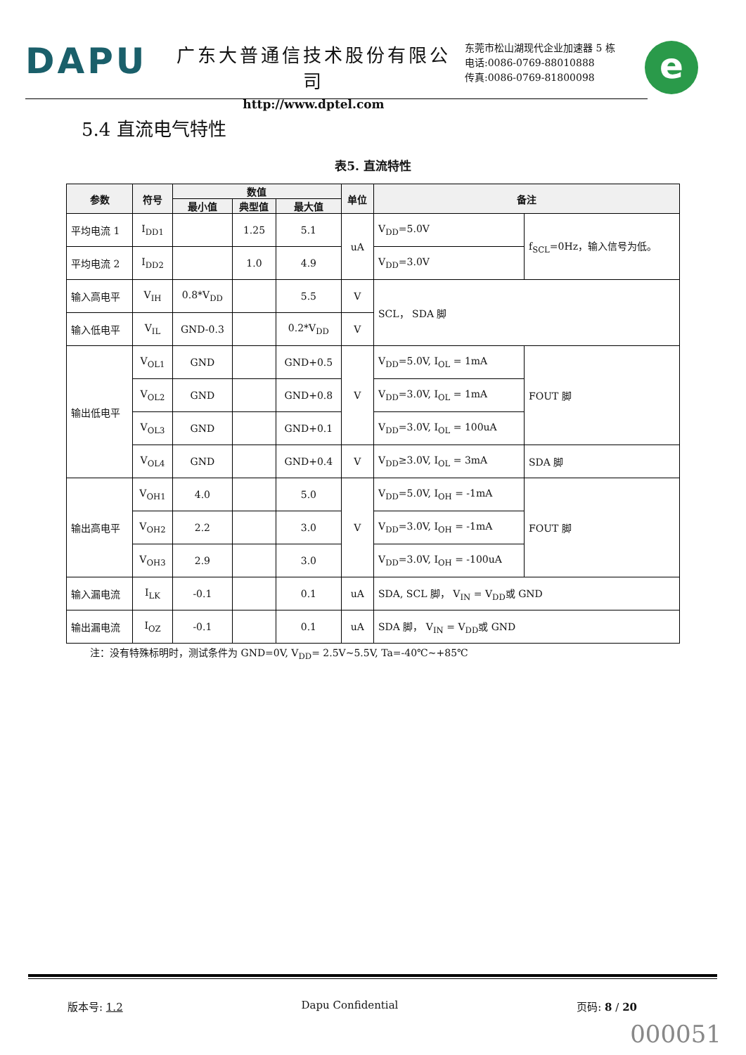DAPU
广东大普通信技术股份有限公司
http://www.dptel.com
东莞市松山湖现代企业加速器 5 栋
电话:0086-0769-88010888
传真:0086-0769-81800098
e
5.4 直流电气特性
表5. 直流特性
| 参数 | 符号 | 数值 | | | 单位 | 备注 | |
| --- | --- | --- | --- | --- | --- | --- | --- |
| | | 最小值 | 典型值 | 最大值 | | | |
| 平均电流 1 | I<sub>DD1</sub> | | 1.25 | 5.1 | uA | V<sub>DD</sub>=5.0V | f<sub>SCL</sub>=0Hz，输入信号为低。 |
| 平均电流 2 | I<sub>DD2</sub> | | 1.0 | 4.9 | | V<sub>DD</sub>=3.0V | |
| 输入高电平 | V<sub>IH</sub> | 0.8*V<sub>DD</sub> | | 5.5 | V | SCL， SDA 脚 | |
| 输入低电平 | V<sub>IL</sub> | GND-0.3 | | 0.2*V<sub>DD</sub> | V | | |
| 输出低电平 | V<sub>OL1</sub> | GND | | GND+0.5 | V | V<sub>DD</sub>=5.0V, I<sub>OL</sub> = 1mA | FOUT 脚 |
| | V<sub>OL2</sub> | GND | | GND+0.8 | | V<sub>DD</sub>=3.0V, I<sub>OL</sub> = 1mA | |
| | V<sub>OL3</sub> | GND | | GND+0.1 | | V<sub>DD</sub>=3.0V, I<sub>OL</sub> = 100uA | |
| | V<sub>OL4</sub> | GND | | GND+0.4 | V | V<sub>DD</sub>≥3.0V, I<sub>OL</sub> = 3mA | SDA 脚 |
| 输出高电平 | V<sub>OH1</sub> | 4.0 | | 5.0 | V | V<sub>DD</sub>=5.0V, I<sub>OH</sub> = -1mA | FOUT 脚 |
| | V<sub>OH2</sub> | 2.2 | | 3.0 | | V<sub>DD</sub>=3.0V, I<sub>OH</sub> = -1mA | |
| | V<sub>OH3</sub> | 2.9 | | 3.0 | | V<sub>DD</sub>=3.0V, I<sub>OH</sub> = -100uA | |
| 输入漏电流 | I<sub>LK</sub> | -0.1 | | 0.1 | uA | SDA, SCL 脚， V<sub>IN</sub> = V<sub>DD</sub>或 GND | |
| 输出漏电流 | I<sub>OZ</sub> | -0.1 | | 0.1 | uA | SDA 脚， V<sub>IN</sub> = V<sub>DD</sub>或 GND | |
注：没有特殊标明时，测试条件为 GND=0V, V<sub>DD</sub>= 2.5V~5.5V, Ta=-40℃~+85℃
版本号: 1.2 Dapu Confidential 页码: 8 / 20
000051